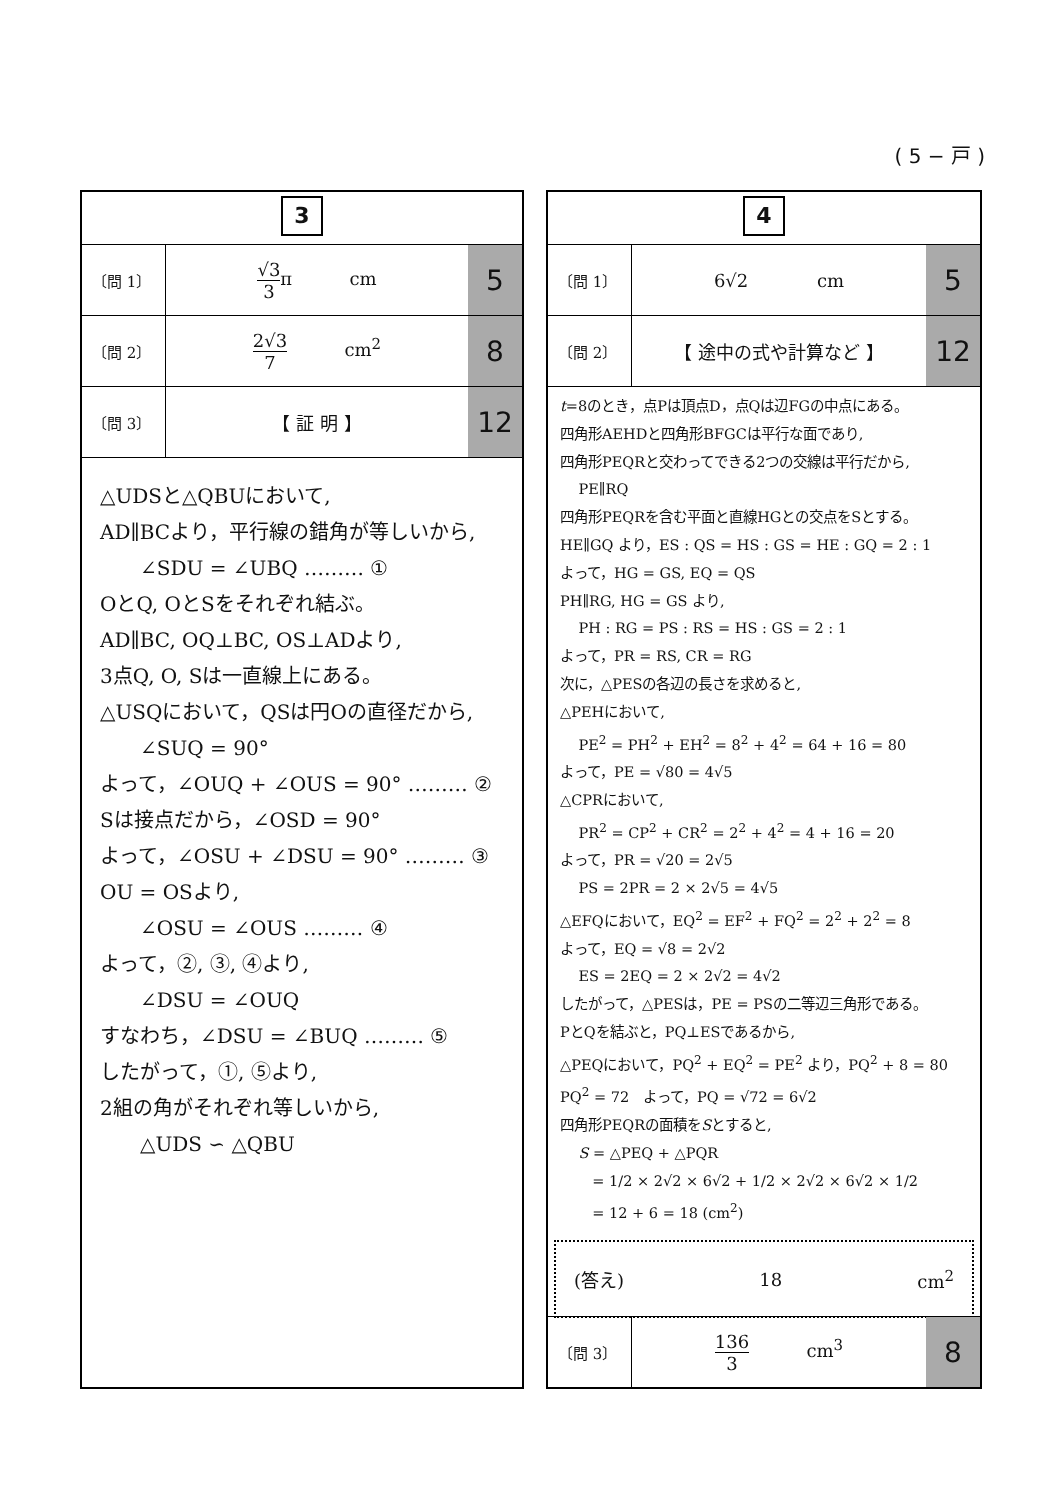( 5 − 戸 )
3
| 〔問 1〕 | √3 3 π cm | 5 |
| 〔問 2〕 | 2√3 7 cm<sup>2</sup> | 8 |
| 〔問 3〕 | 【 証 明 】 | 12 |
△UDSと△QBUにおいて,
AD∥BCより，平行線の錯角が等しいから,
∠SDU = ∠UBQ ……… ①
OとQ, OとSをそれぞれ結ぶ。
AD∥BC, OQ⊥BC, OS⊥ADより,
3点Q, O, Sは一直線上にある。
△USQにおいて，QSは円Oの直径だから,
∠SUQ = 90°
よって，∠OUQ + ∠OUS = 90° ……… ②
Sは接点だから，∠OSD = 90°
よって，∠OSU + ∠DSU = 90° ……… ③
OU = OSより,
∠OSU = ∠OUS ……… ④
よって，②, ③, ④より,
∠DSU = ∠OUQ
すなわち，∠DSU = ∠BUQ ……… ⑤
したがって，①, ⑤より,
2組の角がそれぞれ等しいから,
△UDS ∽ △QBU
4
| 〔問 1〕 | 6√2 cm | 5 |
| 〔問 2〕 | 【 途中の式や計算など 】 | 12 |
t=8のとき，点Pは頂点D，点Qは辺FGの中点にある。
四角形AEHDと四角形BFGCは平行な面であり,
四角形PEQRと交わってできる2つの交線は平行だから,
PE∥RQ
四角形PEQRを含む平面と直線HGとの交点をSとする。
HE∥GQ より，ES : QS = HS : GS = HE : GQ = 2 : 1
よって，HG = GS, EQ = QS
PH∥RG, HG = GS より,
PH : RG = PS : RS = HS : GS = 2 : 1
よって，PR = RS, CR = RG
次に，△PESの各辺の長さを求めると,
△PEHにおいて,
PE<sup>2</sup> = PH<sup>2</sup> + EH<sup>2</sup> = 8<sup>2</sup> + 4<sup>2</sup> = 64 + 16 = 80
よって，PE = √80 = 4√5
△CPRにおいて,
PR<sup>2</sup> = CP<sup>2</sup> + CR<sup>2</sup> = 2<sup>2</sup> + 4<sup>2</sup> = 4 + 16 = 20
よって，PR = √20 = 2√5
PS = 2PR = 2 × 2√5 = 4√5
△EFQにおいて，EQ<sup>2</sup> = EF<sup>2</sup> + FQ<sup>2</sup> = 2<sup>2</sup> + 2<sup>2</sup> = 8
よって，EQ = √8 = 2√2
ES = 2EQ = 2 × 2√2 = 4√2
したがって，△PESは，PE = PSの二等辺三角形である。
PとQを結ぶと，PQ⊥ESであるから,
△PEQにおいて，PQ<sup>2</sup> + EQ<sup>2</sup> = PE<sup>2</sup> より，PQ<sup>2</sup> + 8 = 80
PQ<sup>2</sup> = 72 よって，PQ = √72 = 6√2
四角形PEQRの面積をSとすると,
S = △PEQ + △PQR
= 1/2 × 2√2 × 6√2 + 1/2 × 2√2 × 6√2 × 1/2
= 12 + 6 = 18 (cm<sup>2</sup>)
(答え) 18 cm<sup>2</sup>
| 〔問 3〕 | 136 3 cm<sup>3</sup> | 8 |